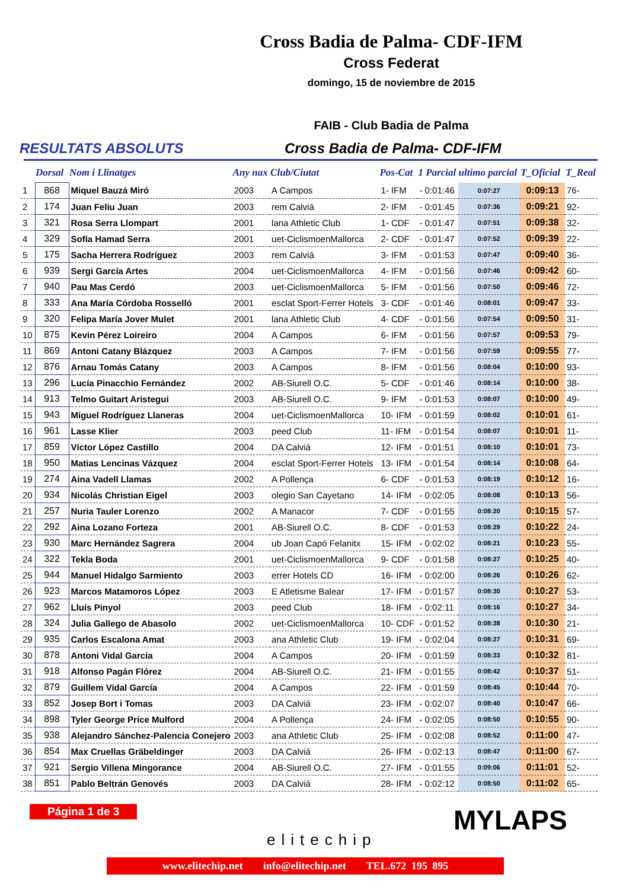Cross Badia de Palma- CDF-IFM
Cross Federat
domingo, 15 de noviembre de 2015
FAIB - Club Badia de Palma
RESULTATS ABSOLUTS Cross Badia de Palma- CDF-IFM
| | Dorsal | Nom i Llinatges | Any nax | Club/Ciutat | Pos-Cat | 1 Parcial | ultimo parcial | T_Oficial | T_Real |
| --- | --- | --- | --- | --- | --- | --- | --- | --- | --- |
| 1 | 868 | Miquel Bauzá Miró | 2003 | A Campos | 1- IFM | - 0:01:46 | 0:07:27 | 0:09:13 | 76- |
| 2 | 174 | Juan Feliu Juan | 2003 | rem Calviá | 2- IFM | - 0:01:45 | 0:07:36 | 0:09:21 | 92- |
| 3 | 321 | Rosa Serra Llompart | 2001 | lana Athletic Club | 1- CDF | - 0:01:47 | 0:07:51 | 0:09:38 | 32- |
| 4 | 329 | Sofía Hamad Serra | 2001 | uet-CiclismoenMallorca | 2- CDF | - 0:01:47 | 0:07:52 | 0:09:39 | 22- |
| 5 | 175 | Sacha Herrera Rodríguez | 2003 | rem Calviá | 3- IFM | - 0:01:53 | 0:07:47 | 0:09:40 | 36- |
| 6 | 939 | Sergi García Artes | 2004 | uet-CiclismoenMallorca | 4- IFM | - 0:01:56 | 0:07:46 | 0:09:42 | 60- |
| 7 | 940 | Pau Mas Cerdó | 2003 | uet-CiclismoenMallorca | 5- IFM | - 0:01:56 | 0:07:50 | 0:09:46 | 72- |
| 8 | 333 | Ana María Córdoba Rosselló | 2001 | esclat Sport-Ferrer Hotels | 3- CDF | - 0:01:46 | 0:08:01 | 0:09:47 | 33- |
| 9 | 320 | Felipa María Jover Mulet | 2001 | lana Athletic Club | 4- CDF | - 0:01:56 | 0:07:54 | 0:09:50 | 31- |
| 10 | 875 | Kevin Pérez Loireiro | 2004 | A Campos | 6- IFM | - 0:01:56 | 0:07:57 | 0:09:53 | 79- |
| 11 | 869 | Antoni Catany Blázquez | 2003 | A Campos | 7- IFM | - 0:01:56 | 0:07:59 | 0:09:55 | 77- |
| 12 | 876 | Arnau Tomás Catany | 2003 | A Campos | 8- IFM | - 0:01:56 | 0:08:04 | 0:10:00 | 93- |
| 13 | 296 | Lucía Pinacchio Fernández | 2002 | AB-Siurell O.C. | 5- CDF | - 0:01:46 | 0:08:14 | 0:10:00 | 38- |
| 14 | 913 | Telmo Guitart Aristegui | 2003 | AB-Siurell O.C. | 9- IFM | - 0:01:53 | 0:08:07 | 0:10:00 | 49- |
| 15 | 943 | Miguel Rodríguez Llaneras | 2004 | uet-CiclismoenMallorca | 10- IFM | - 0:01:59 | 0:08:02 | 0:10:01 | 61- |
| 16 | 961 | Lasse Klier | 2003 | peed Club | 11- IFM | - 0:01:54 | 0:08:07 | 0:10:01 | 11- |
| 17 | 859 | Víctor López Castillo | 2004 | DA Calviá | 12- IFM | - 0:01:51 | 0:08:10 | 0:10:01 | 73- |
| 18 | 950 | Matias Lencinas Vázquez | 2004 | esclat Sport-Ferrer Hotels | 13- IFM | - 0:01:54 | 0:08:14 | 0:10:08 | 64- |
| 19 | 274 | Aina Vadell Llamas | 2002 | A Pollença | 6- CDF | - 0:01:53 | 0:08:19 | 0:10:12 | 16- |
| 20 | 934 | Nicolás Christian Eigel | 2003 | olegio San Cayetano | 14- IFM | - 0:02:05 | 0:08:08 | 0:10:13 | 56- |
| 21 | 257 | Nuria Tauler Lorenzo | 2002 | A Manacor | 7- CDF | - 0:01:55 | 0:08:20 | 0:10:15 | 57- |
| 22 | 292 | Aina Lozano Forteza | 2001 | AB-Siurell O.C. | 8- CDF | - 0:01:53 | 0:08:29 | 0:10:22 | 24- |
| 23 | 930 | Marc Hernández Sagrera | 2004 | ub Joan Capó Felanitx | 15- IFM | - 0:02:02 | 0:08:21 | 0:10:23 | 55- |
| 24 | 322 | Tekla Boda | 2001 | uet-CiclismoenMallorca | 9- CDF | - 0:01:58 | 0:08:27 | 0:10:25 | 40- |
| 25 | 944 | Manuel Hidalgo Sarmiento | 2003 | errer Hotels CD | 16- IFM | - 0:02:00 | 0:08:26 | 0:10:26 | 62- |
| 26 | 923 | Marcos Matamoros López | 2003 | E Atletisme Balear | 17- IFM | - 0:01:57 | 0:08:30 | 0:10:27 | 53- |
| 27 | 962 | Lluís Pinyol | 2003 | peed Club | 18- IFM | - 0:02:11 | 0:08:16 | 0:10:27 | 34- |
| 28 | 324 | Julia Gallego de Abasolo | 2002 | uet-CiclismoenMallorca | 10- CDF | - 0:01:52 | 0:08:38 | 0:10:30 | 21- |
| 29 | 935 | Carlos Escalona Amat | 2003 | ana Athletic Club | 19- IFM | - 0:02:04 | 0:08:27 | 0:10:31 | 69- |
| 30 | 878 | Antoni Vidal García | 2004 | A Campos | 20- IFM | - 0:01:59 | 0:08:33 | 0:10:32 | 81- |
| 31 | 918 | Alfonso Pagán Flórez | 2004 | AB-Siurell O.C. | 21- IFM | - 0:01:55 | 0:08:42 | 0:10:37 | 51- |
| 32 | 879 | Guillem Vidal García | 2004 | A Campos | 22- IFM | - 0:01:59 | 0:08:45 | 0:10:44 | 70- |
| 33 | 852 | Josep Bort i Tomas | 2003 | DA Calviá | 23- IFM | - 0:02:07 | 0:08:40 | 0:10:47 | 66- |
| 34 | 898 | Tyler George Price Mulford | 2004 | A Pollença | 24- IFM | - 0:02:05 | 0:08:50 | 0:10:55 | 90- |
| 35 | 938 | Alejandro Sánchez-Palencia Conejero | 2003 | ana Athletic Club | 25- IFM | - 0:02:08 | 0:08:52 | 0:11:00 | 47- |
| 36 | 854 | Max Cruellas Gräbeldinger | 2003 | DA Calviá | 26- IFM | - 0:02:13 | 0:08:47 | 0:11:00 | 67- |
| 37 | 921 | Sergio Villena Mingorance | 2004 | AB-Siurell O.C. | 27- IFM | - 0:01:55 | 0:09:06 | 0:11:01 | 52- |
| 38 | 851 | Pablo Beltrán Genovés | 2003 | DA Calviá | 28- IFM | - 0:02:12 | 0:08:50 | 0:11:02 | 65- |
Página 1 de 3
elitechip
MYLAPS
www.elitechip.net info@elitechip.net TEL.672 195 895